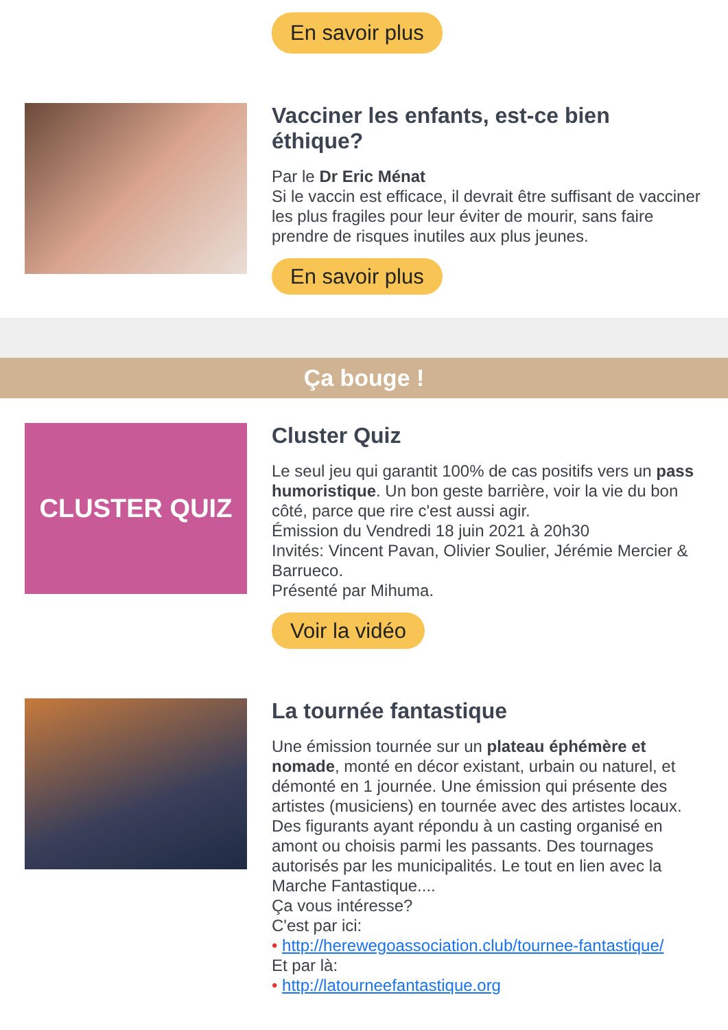En savoir plus
Vacciner les enfants, est-ce bien éthique?
Par le Dr Eric Ménat
Si le vaccin est efficace, il devrait être suffisant de vacciner les plus fragiles pour leur éviter de mourir, sans faire prendre de risques inutiles aux plus jeunes.
En savoir plus
Ça bouge !
CLUSTER QUIZ
Cluster Quiz
Le seul jeu qui garantit 100% de cas positifs vers un pass humoristique. Un bon geste barrière, voir la vie du bon côté, parce que rire c'est aussi agir.
Émission du Vendredi 18 juin 2021 à 20h30
Invités: Vincent Pavan, Olivier Soulier, Jérémie Mercier & Barrueco.
Présenté par Mihuma.
Voir la vidéo
La tournée fantastique
Une émission tournée sur un plateau éphémère et nomade, monté en décor existant, urbain ou naturel, et démonté en 1 journée. Une émission qui présente des artistes (musiciens) en tournée avec des artistes locaux. Des figurants ayant répondu à un casting organisé en amont ou choisis parmi les passants. Des tournages autorisés par les municipalités. Le tout en lien avec la Marche Fantastique....
Ça vous intéresse?
C'est par ici:
• http://herewegoassociation.club/tournee-fantastique/
Et par là:
• http://latourneefantastique.org